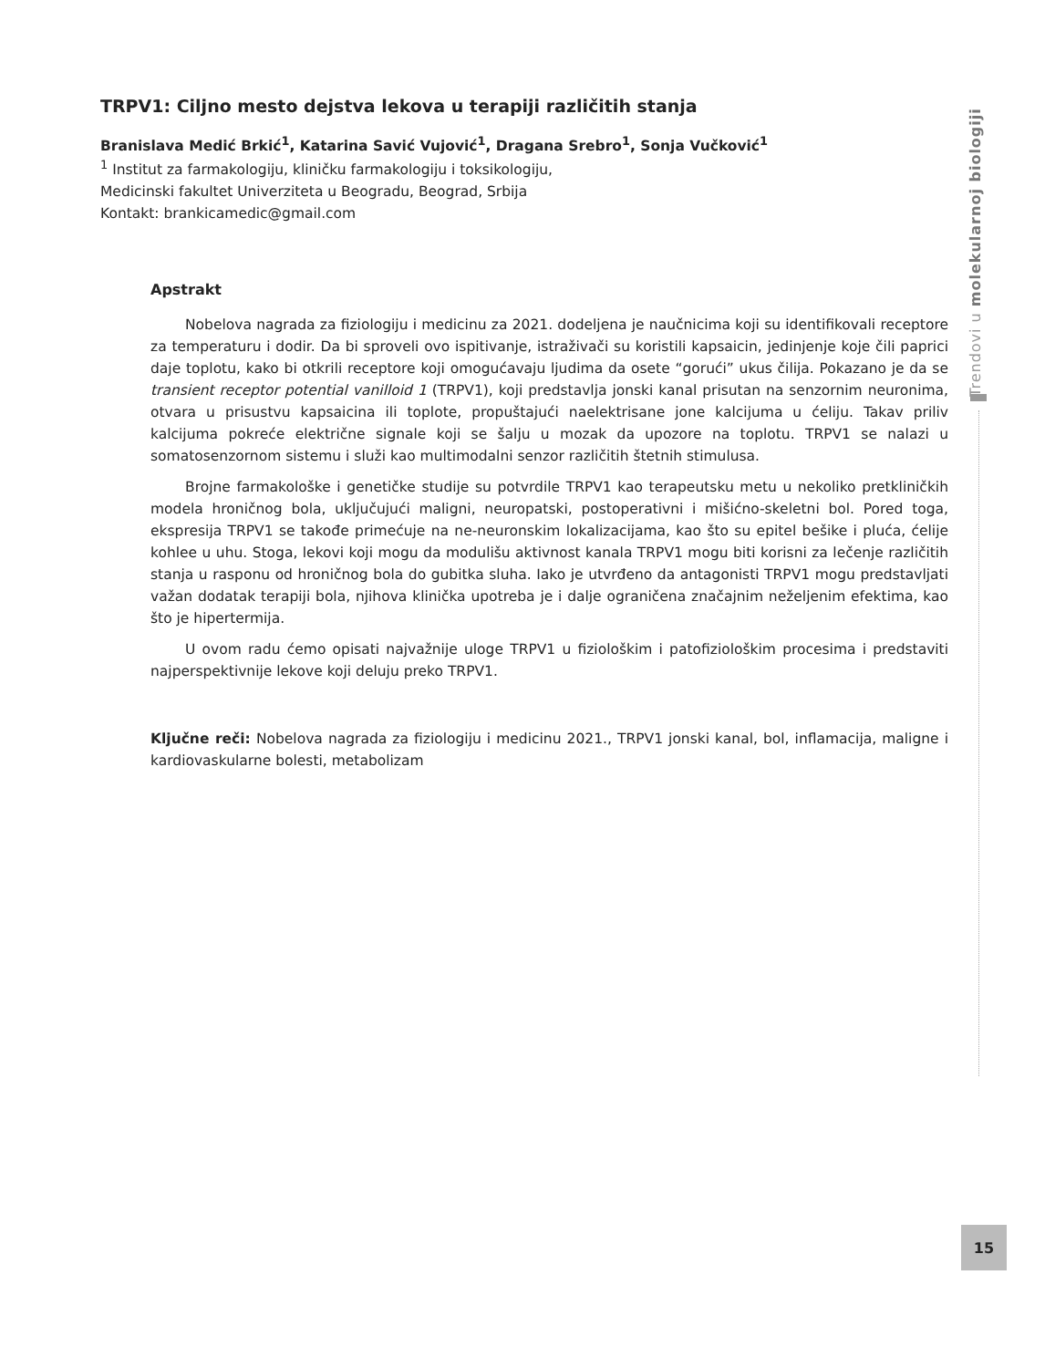TRPV1: Ciljno mesto dejstva lekova u terapiji različitih stanja
Branislava Medić Brkić<sup>1</sup>, Katarina Savić Vujović<sup>1</sup>, Dragana Srebro<sup>1</sup>, Sonja Vučković<sup>1</sup>
<sup>1</sup> Institut za farmakologiju, kliničku farmakologiju i toksikologiju,
Medicinski fakultet Univerziteta u Beogradu, Beograd, Srbija
Kontakt: brankicamedic@gmail.com
Apstrakt
Nobelova nagrada za fiziologiju i medicinu za 2021. dodeljena je naučnicima koji su identifikovali receptore za temperaturu i dodir. Da bi sproveli ovo ispitivanje, istraživači su koristili kapsaicin, jedinjenje koje čili paprici daje toplotu, kako bi otkrili receptore koji omogućavaju ljudima da osete “gorući” ukus čilija. Pokazano je da se transient receptor potential vanilloid 1 (TRPV1), koji predstavlja jonski kanal prisutan na senzornim neuronima, otvara u prisustvu kapsaicina ili toplote, propuštajući naelektrisane jone kalcijuma u ćeliju. Takav priliv kalcijuma pokreće električne signale koji se šalju u mozak da upozore na toplotu. TRPV1 se nalazi u somatosenzornom sistemu i služi kao multimodalni senzor različitih štetnih stimulusa.
Brojne farmakološke i genetičke studije su potvrdile TRPV1 kao terapeutsku metu u nekoliko pretkliničkih modela hroničnog bola, uključujući maligni, neuropatski, postoperativni i mišićno-skeletni bol. Pored toga, ekspresija TRPV1 se takođe primećuje na ne-neuronskim lokalizacijama, kao što su epitel bešike i pluća, ćelije kohlee u uhu. Stoga, lekovi koji mogu da modulišu aktivnost kanala TRPV1 mogu biti korisni za lečenje različitih stanja u rasponu od hroničnog bola do gubitka sluha. Iako je utvrđeno da antagonisti TRPV1 mogu predstavljati važan dodatak terapiji bola, njihova klinička upotreba je i dalje ograničena značajnim neželjenim efektima, kao što je hipertermija.
U ovom radu ćemo opisati najvažnije uloge TRPV1 u fiziološkim i patofiziološkim procesima i predstaviti najperspektivnije lekove koji deluju preko TRPV1.
Ključne reči: Nobelova nagrada za fiziologiju i medicinu 2021., TRPV1 jonski kanal, bol, inflamacija, maligne i kardiovaskularne bolesti, metabolizam
Trendovi u molekularnoj biologiji
15